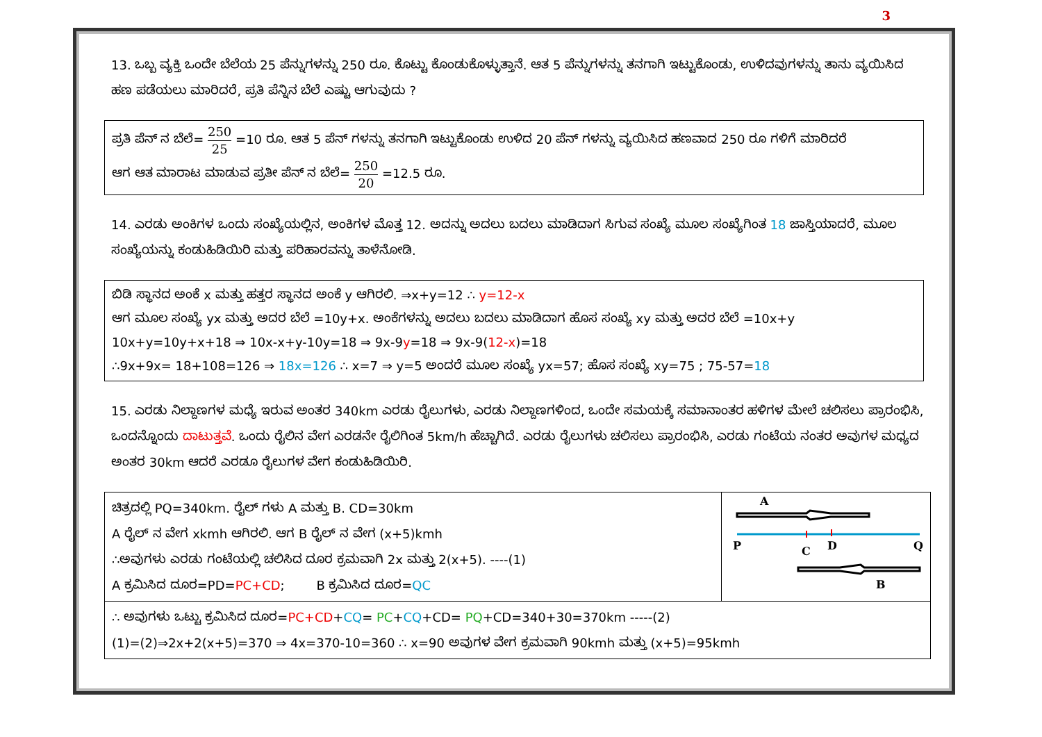3
13. ಒಬ್ಬ ವ್ಯಕ್ತಿ ಒಂದೇ ಬೆಲೆಯ 25 ಪೆನ್ನುಗಳನ್ನು 250 ರೂ. ಕೊಟ್ಟು ಕೊಂಡುಕೊಳ್ಳುತ್ತಾನೆ. ಆತ 5 ಪೆನ್ನುಗಳನ್ನು ತನಗಾಗಿ ಇಟ್ಟುಕೊಂಡು, ಉಳಿದವುಗಳನ್ನು ತಾನು ವ್ಯಯಿಸಿದ ಹಣ ಪಡೆಯಲು ಮಾರಿದರೆ, ಪ್ರತಿ ಪೆನ್ನಿನ ಬೆಲೆ ಎಷ್ಟು ಆಗುವುದು ?
ಪ್ರತಿ ಪೆನ್ ನ ಬೆಲೆ= 250 25 =10 ರೂ. ಆತ 5 ಪೆನ್ ಗಳನ್ನು ತನಗಾಗಿ ಇಟ್ಟುಕೊಂಡು ಉಳಿದ 20 ಪೆನ್ ಗಳನ್ನು ವ್ಯಯಿಸಿದ ಹಣವಾದ 250 ರೂ ಗಳಿಗೆ ಮಾರಿದರೆ
ಆಗ ಆತ ಮಾರಾಟ ಮಾಡುವ ಪ್ರತೀ ಪೆನ್ ನ ಬೆಲೆ= 250 20 =12.5 ರೂ.
14. ಎರಡು ಅಂಕಿಗಳ ಒಂದು ಸಂಖ್ಯೆಯಲ್ಲಿನ, ಅಂಕಿಗಳ ಮೊತ್ತ 12. ಅದನ್ನು ಅದಲು ಬದಲು ಮಾಡಿದಾಗ ಸಿಗುವ ಸಂಖ್ಯೆ ಮೂಲ ಸಂಖ್ಯೆಗಿಂತ 18 ಜಾಸ್ತಿಯಾದರೆ, ಮೂಲ ಸಂಖ್ಯೆಯನ್ನು ಕಂಡುಹಿಡಿಯಿರಿ ಮತ್ತು ಪರಿಹಾರವನ್ನು ತಾಳೆನೋಡಿ.
ಬಿಡಿ ಸ್ಥಾನದ ಅಂಕೆ x ಮತ್ತು ಹತ್ತರ ಸ್ಥಾನದ ಅಂಕೆ y ಆಗಿರಲಿ. ⇒x+y=12 ∴ y=12-x
ಆಗ ಮೂಲ ಸಂಖ್ಯೆ yx ಮತ್ತು ಅದರ ಬೆಲೆ =10y+x. ಅಂಕೆಗಳನ್ನು ಅದಲು ಬದಲು ಮಾಡಿದಾಗ ಹೊಸ ಸಂಖ್ಯೆ xy ಮತ್ತು ಅದರ ಬೆಲೆ =10x+y
10x+y=10y+x+18 ⇒ 10x-x+y-10y=18 ⇒ 9x-9y=18 ⇒ 9x-9(12-x)=18
∴9x+9x= 18+108=126 ⇒ 18x=126 ∴ x=7 ⇒ y=5 ಅಂದರೆ ಮೂಲ ಸಂಖ್ಯೆ yx=57; ಹೊಸ ಸಂಖ್ಯೆ xy=75 ; 75-57=18
15. ಎರಡು ನಿಲ್ದಾಣಗಳ ಮಧ್ಯೆ ಇರುವ ಅಂತರ 340km ಎರಡು ರೈಲುಗಳು, ಎರಡು ನಿಲ್ದಾಣಗಳಿಂದ, ಒಂದೇ ಸಮಯಕ್ಕೆ ಸಮಾನಾಂತರ ಹಳಿಗಳ ಮೇಲೆ ಚಲಿಸಲು ಪ್ರಾರಂಭಿಸಿ, ಒಂದನ್ನೊಂದು ದಾಟುತ್ತವೆ. ಒಂದು ರೈಲಿನ ವೇಗ ಎರಡನೇ ರೈಲಿಗಿಂತ 5km/h ಹೆಚ್ಚಾಗಿದೆ. ಎರಡು ರೈಲುಗಳು ಚಲಿಸಲು ಪ್ರಾರಂಭಿಸಿ, ಎರಡು ಗಂಟೆಯ ನಂತರ ಅವುಗಳ ಮಧ್ಯದ ಅಂತರ 30km ಆದರೆ ಎರಡೂ ರೈಲುಗಳ ವೇಗ ಕಂಡುಹಿಡಿಯಿರಿ.
| ಚಿತ್ರದಲ್ಲಿ PQ=340km. ರೈಲ್ ಗಳು A ಮತ್ತು B. CD=30km A ರೈಲ್ ನ ವೇಗ xkmh ಆಗಿರಲಿ. ಆಗ B ರೈಲ್ ನ ವೇಗ (x+5)kmh ∴ಅವುಗಳು ಎರಡು ಗಂಟೆಯಲ್ಲಿ ಚಲಿಸಿದ ದೂರ ಕ್ರಮವಾಗಿ 2x ಮತ್ತು 2(x+5). ----(1) A ಕ್ರಮಿಸಿದ ದೂರ=PD= PC+CD ; B ಕ್ರಮಿಸಿದ ದೂರ= QC | A P C D Q B |
| ∴ ಅವುಗಳು ಒಟ್ಟು ಕ್ರಮಿಸಿದ ದೂರ= PC+CD + CQ = PC + CQ +CD= PQ +CD=340+30=370km -----(2) (1)=(2)⇒2x+2(x+5)=370 ⇒ 4x=370-10=360 ∴ x=90 ಅವುಗಳ ವೇಗ ಕ್ರಮವಾಗಿ 90kmh ಮತ್ತು (x+5)=95kmh | |